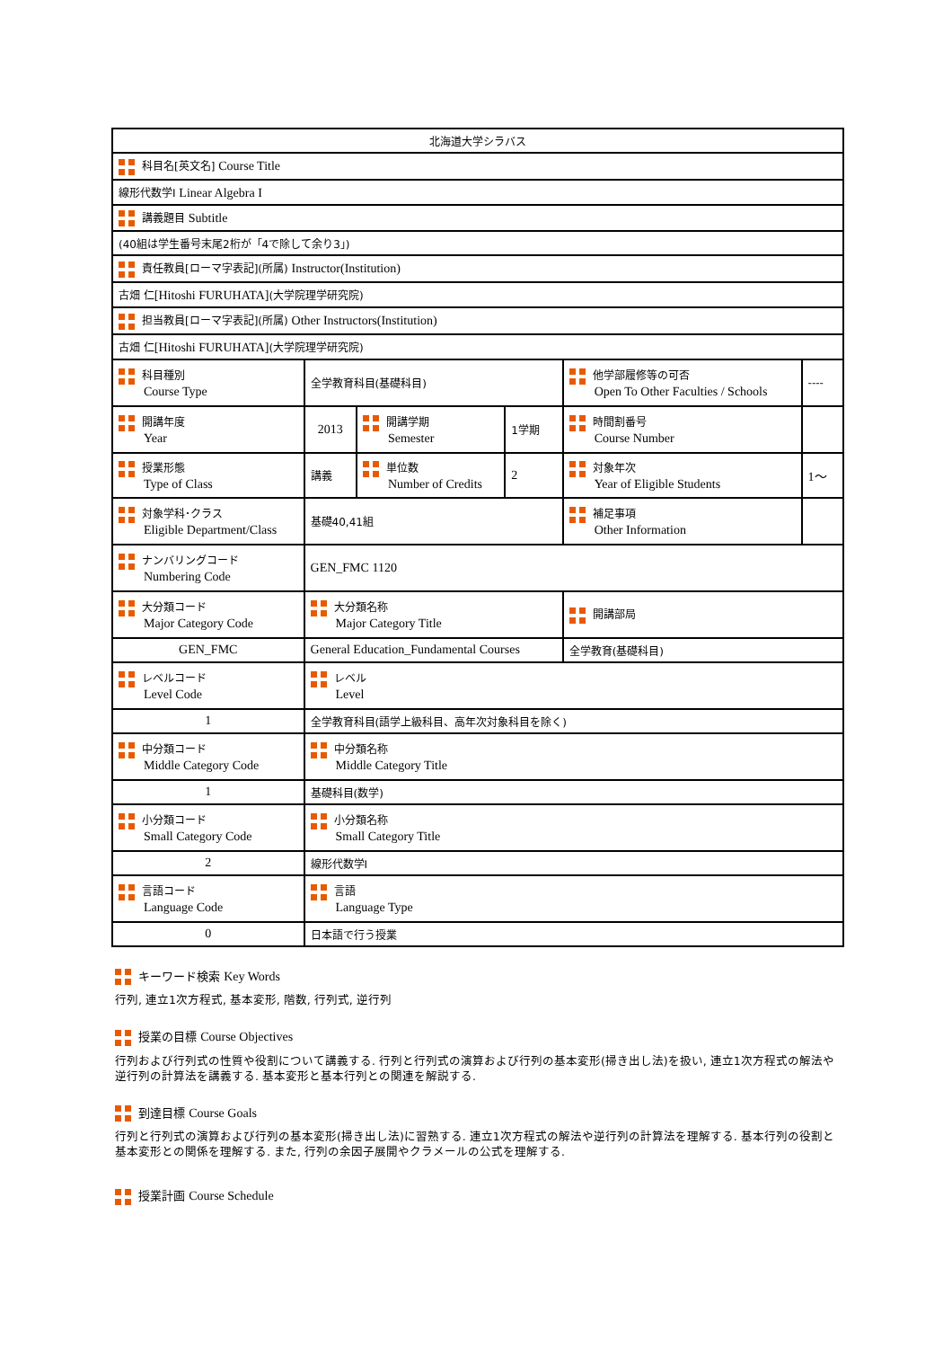| 北海道大学シラバス | | | | | |
| 科目名[英文名] Course Title | | | | | |
| 線形代数学Ⅰ Linear Algebra I | | | | | |
| 講義題目 Subtitle | | | | | |
| (40組は学生番号末尾2桁が「4で除して余り3」) | | | | | |
| 責任教員[ローマ字表記](所属) Instructor(Institution) | | | | | |
| 古畑 仁 [Hitoshi FURUHATA] (大学院理学研究院) | | | | | |
| 担当教員[ローマ字表記](所属) Other Instructors(Institution) | | | | | |
| 古畑 仁 [Hitoshi FURUHATA] (大学院理学研究院) | | | | | |
| 科目種別 Course Type | 全学教育科目(基礎科目) | | | 他学部履修等の可否 Open To Other Faculties / Schools | ---- |
| 開講年度 Year | 2013 | 開講学期 Semester | 1学期 | 時間割番号 Course Number | |
| 授業形態 Type of Class | 講義 | 単位数 Number of Credits | 2 | 対象年次 Year of Eligible Students | 1～ |
| 対象学科･クラス Eligible Department/Class | 基礎40,41組 | | | 補足事項 Other Information | |
| ナンバリングコード Numbering Code | GEN_FMC 1120 | | | | |
| 大分類コード Major Category Code | 大分類名称 Major Category Title | | | 開講部局 | |
| GEN_FMC | General Education_Fundamental Courses | | | 全学教育(基礎科目) | |
| レベルコード Level Code | レベル Level | | | | |
| 1 | 全学教育科目(語学上級科目、高年次対象科目を除く) | | | | |
| 中分類コード Middle Category Code | 中分類名称 Middle Category Title | | | | |
| 1 | 基礎科目(数学) | | | | |
| 小分類コード Small Category Code | 小分類名称 Small Category Title | | | | |
| 2 | 線形代数学Ⅰ | | | | |
| 言語コード Language Code | 言語 Language Type | | | | |
| 0 | 日本語で行う授業 | | | | |
キーワード検索 Key Words
行列, 連立1次方程式, 基本変形, 階数, 行列式, 逆行列
授業の目標 Course Objectives
行列および行列式の性質や役割について講義する. 行列と行列式の演算および行列の基本変形(掃き出し法)を扱い, 連立1次方程式の解法や逆行列の計算法を講義する. 基本変形と基本行列との関連を解説する.
到達目標 Course Goals
行列と行列式の演算および行列の基本変形(掃き出し法)に習熟する. 連立1次方程式の解法や逆行列の計算法を理解する. 基本行列の役割と基本変形との関係を理解する. また, 行列の余因子展開やクラメールの公式を理解する.
授業計画 Course Schedule